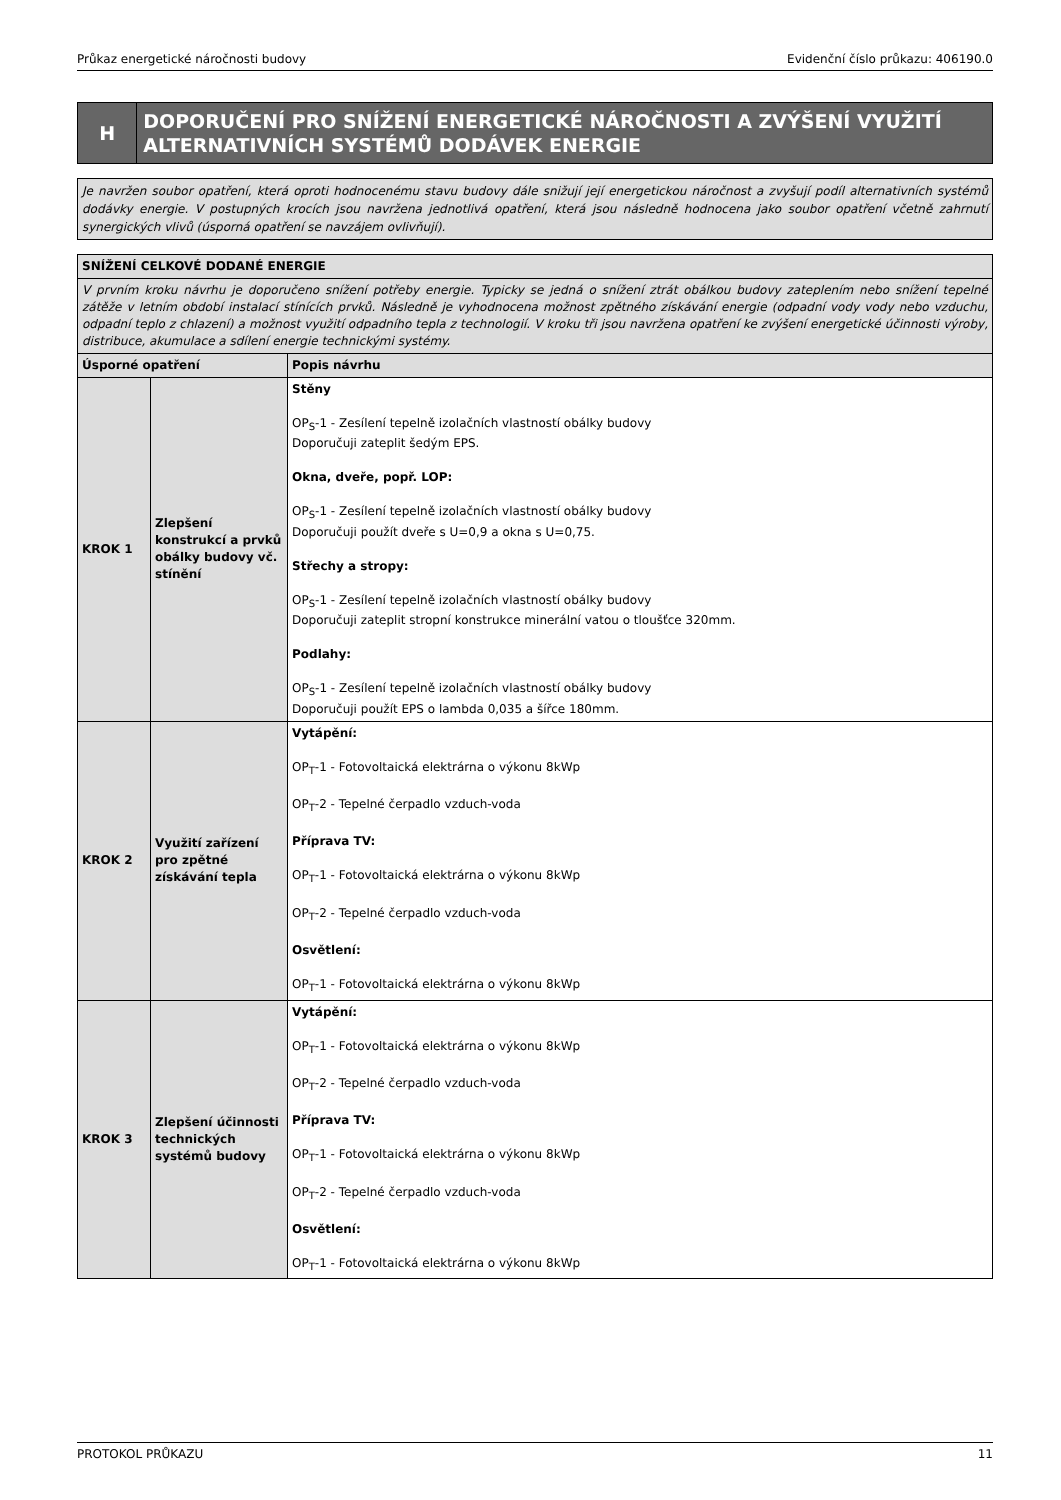Průkaz energetické náročnosti budovy Evidenční číslo průkazu: 406190.0
H
DOPORUČENÍ PRO SNÍŽENÍ ENERGETICKÉ NÁROČNOSTI A ZVÝŠENÍ VYUŽITÍ ALTERNATIVNÍCH SYSTÉMŮ DODÁVEK ENERGIE
Je navržen soubor opatření, která oproti hodnocenému stavu budovy dále snižují její energetickou náročnost a zvyšují podíl alternativních systémů dodávky energie. V postupných krocích jsou navržena jednotlivá opatření, která jsou následně hodnocena jako soubor opatření včetně zahrnutí synergických vlivů (úsporná opatření se navzájem ovlivňují).
| SNÍŽENÍ CELKOVÉ DODANÉ ENERGIE | | |
| --- | --- | --- |
| V prvním kroku návrhu je doporučeno snížení potřeby energie. Typicky se jedná o snížení ztrát obálkou budovy zateplením nebo snížení tepelné zátěže v letním období instalací stínících prvků. Následně je vyhodnocena možnost zpětného získávání energie (odpadní vody vody nebo vzduchu, odpadní teplo z chlazení) a možnost využití odpadního tepla z technologií. V kroku tři jsou navržena opatření ke zvýšení energetické účinnosti výroby, distribuce, akumulace a sdílení energie technickými systémy. | | |
| Úsporné opatření | | Popis návrhu |
| KROK 1 | Zlepšení konstrukcí a prvků obálky budovy vč. stínění | Stěny OP<sub>S</sub>-1 - Zesílení tepelně izolačních vlastností obálky budovy Doporučuji zateplit šedým EPS. Okna, dveře, popř. LOP: OP<sub>S</sub>-1 - Zesílení tepelně izolačních vlastností obálky budovy Doporučuji použít dveře s U=0,9 a okna s U=0,75. Střechy a stropy: OP<sub>S</sub>-1 - Zesílení tepelně izolačních vlastností obálky budovy Doporučuji zateplit stropní konstrukce minerální vatou o tloušťce 320mm. Podlahy: OP<sub>S</sub>-1 - Zesílení tepelně izolačních vlastností obálky budovy Doporučuji použít EPS o lambda 0,035 a šířce 180mm. |
| KROK 2 | Využití zařízení pro zpětné získávání tepla | Vytápění: OP<sub>T</sub>-1 - Fotovoltaická elektrárna o výkonu 8kWp OP<sub>T</sub>-2 - Tepelné čerpadlo vzduch-voda Příprava TV: OP<sub>T</sub>-1 - Fotovoltaická elektrárna o výkonu 8kWp OP<sub>T</sub>-2 - Tepelné čerpadlo vzduch-voda Osvětlení: OP<sub>T</sub>-1 - Fotovoltaická elektrárna o výkonu 8kWp |
| KROK 3 | Zlepšení účinnosti technických systémů budovy | Vytápění: OP<sub>T</sub>-1 - Fotovoltaická elektrárna o výkonu 8kWp OP<sub>T</sub>-2 - Tepelné čerpadlo vzduch-voda Příprava TV: OP<sub>T</sub>-1 - Fotovoltaická elektrárna o výkonu 8kWp OP<sub>T</sub>-2 - Tepelné čerpadlo vzduch-voda Osvětlení: OP<sub>T</sub>-1 - Fotovoltaická elektrárna o výkonu 8kWp |
PROTOKOL PRŮKAZU 11